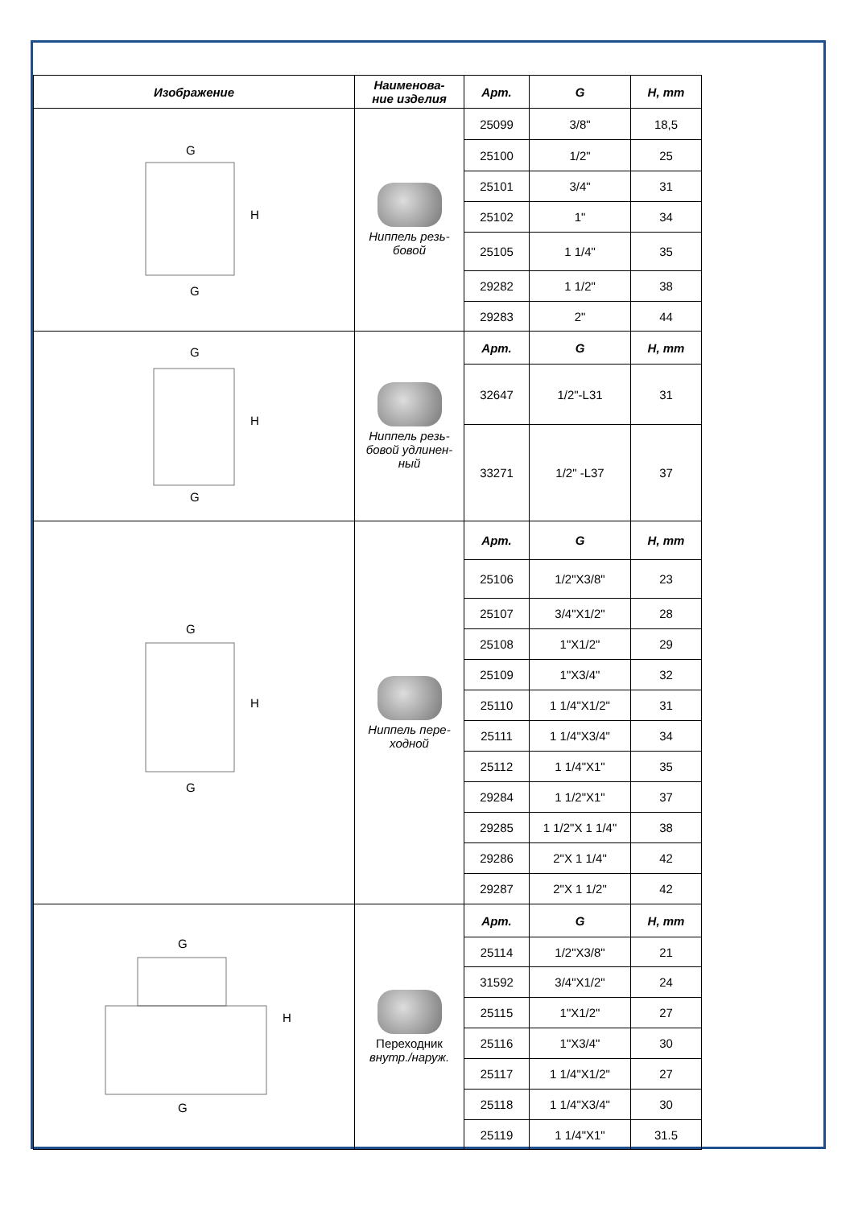| Изображение | Наименова- ние изделия | Арт. | G | H, mm |
| --- | --- | --- | --- | --- |
| G G H | Ниппель резь- бовой | 25099 | 3/8" | 18,5 |
| | | 25100 | 1/2" | 25 |
| | | 25101 | 3/4" | 31 |
| | | 25102 | 1" | 34 |
| | | 25105 | 1 1/4" | 35 |
| | | 29282 | 1 1/2" | 38 |
| | | 29283 | 2" | 44 |
| G G H | Ниппель резь- бовой удлинен- ный | Арт. | G | H, mm |
| | | 32647 | 1/2"-L31 | 31 |
| | | 33271 | 1/2" -L37 | 37 |
| G G H | Ниппель пере- ходной | Арт. | G | H, mm |
| | | 25106 | 1/2"X3/8" | 23 |
| | | 25107 | 3/4"X1/2" | 28 |
| | | 25108 | 1"X1/2" | 29 |
| | | 25109 | 1"X3/4" | 32 |
| | | 25110 | 1 1/4"X1/2" | 31 |
| | | 25111 | 1 1/4"X3/4" | 34 |
| | | 25112 | 1 1/4"X1" | 35 |
| | | 29284 | 1 1/2"X1" | 37 |
| | | 29285 | 1 1/2"X 1 1/4" | 38 |
| | | 29286 | 2"X 1 1/4" | 42 |
| | | 29287 | 2"X 1 1/2" | 42 |
| G G H | Переходник внутр./наруж. | Арт. | G | H, mm |
| | | 25114 | 1/2"X3/8" | 21 |
| | | 31592 | 3/4"X1/2" | 24 |
| | | 25115 | 1"X1/2" | 27 |
| | | 25116 | 1"X3/4" | 30 |
| | | 25117 | 1 1/4"X1/2" | 27 |
| | | 25118 | 1 1/4"X3/4" | 30 |
| | | 25119 | 1 1/4"X1" | 31.5 |